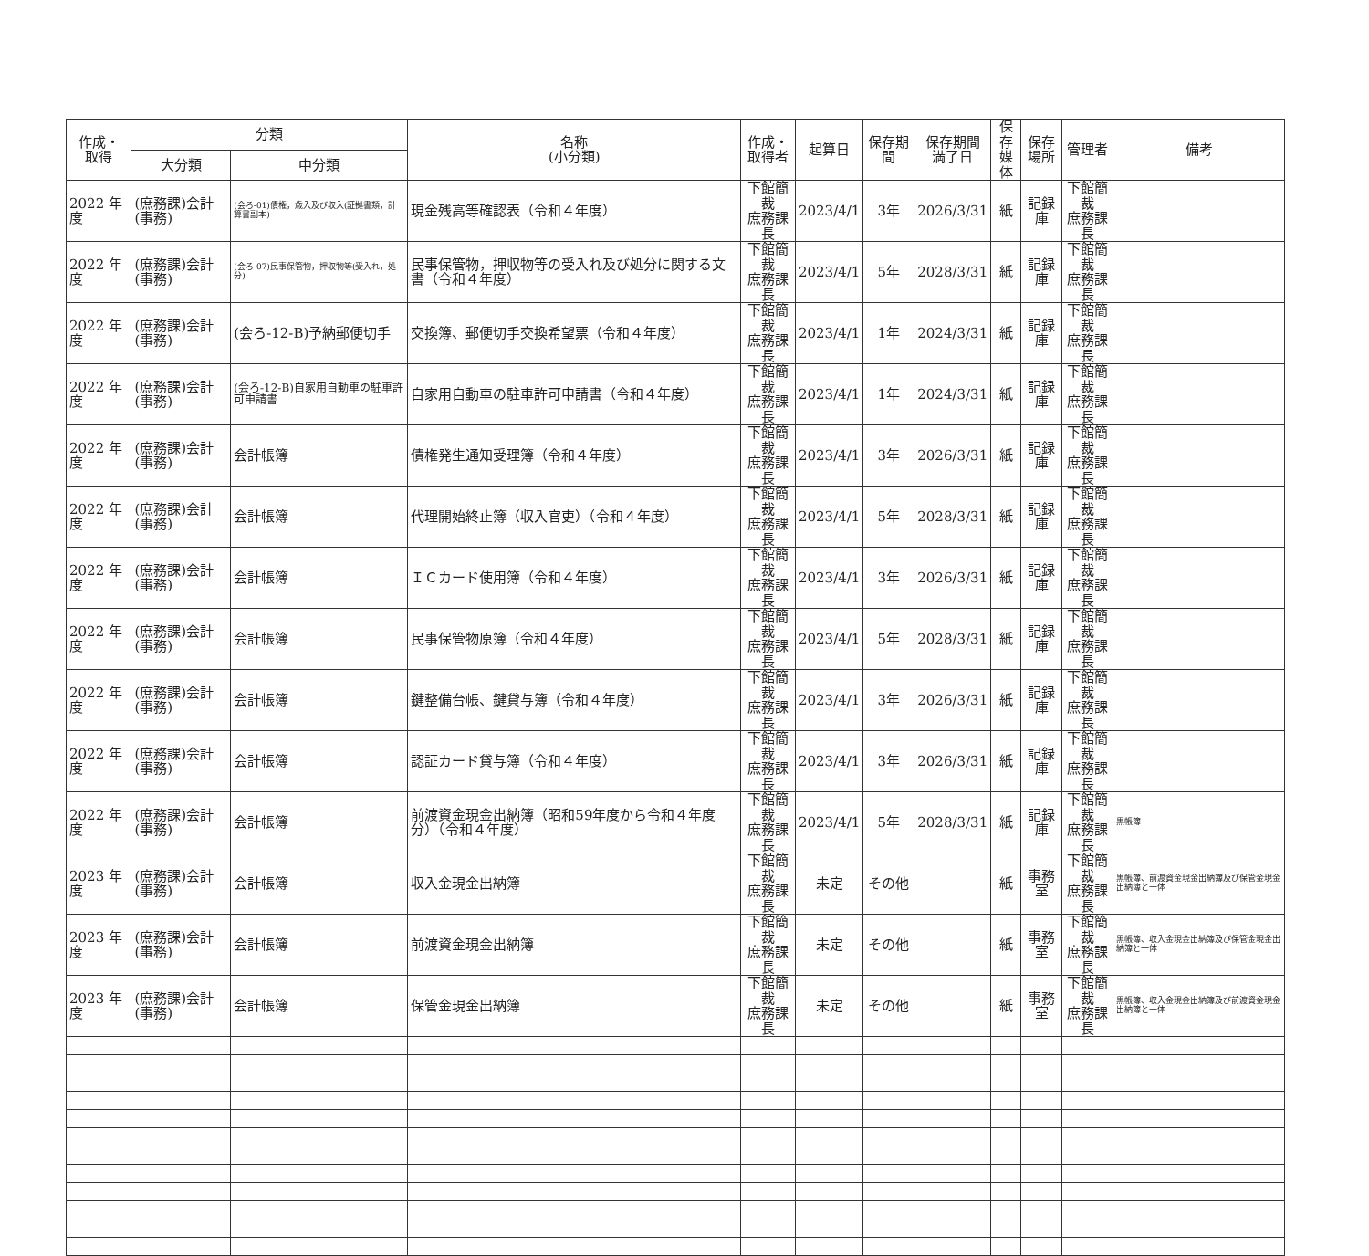| 作成・ 取得 | 分類 | | 名称 (小分類) | 作成・ 取得者 | 起算日 | 保存期間 | 保存期間 満了日 | 保存 媒体 | 保存 場所 | 管理者 | 備考 |
| --- | --- | --- | --- | --- | --- | --- | --- | --- | --- | --- | --- |
| | 大分類 | 中分類 | | | | | | | | | |
| 2022 年度 | (庶務課)会計(事務) | (会ろ-01)債権，歳入及び収入(証拠書類，計算書副本) | 現金残高等確認表（令和４年度） | 下館簡裁 庶務課長 | 2023/4/1 | 3年 | 2026/3/31 | 紙 | 記録庫 | 下館簡裁 庶務課長 | |
| 2022 年度 | (庶務課)会計(事務) | (会ろ-07)民事保管物，押収物等(受入れ，処分) | 民事保管物，押収物等の受入れ及び処分に関する文書（令和４年度） | 下館簡裁 庶務課長 | 2023/4/1 | 5年 | 2028/3/31 | 紙 | 記録庫 | 下館簡裁 庶務課長 | |
| 2022 年度 | (庶務課)会計(事務) | (会ろ-12-B)予納郵便切手 | 交換簿、郵便切手交換希望票（令和４年度） | 下館簡裁 庶務課長 | 2023/4/1 | 1年 | 2024/3/31 | 紙 | 記録庫 | 下館簡裁 庶務課長 | |
| 2022 年度 | (庶務課)会計(事務) | (会ろ-12-B)自家用自動車の駐車許可申請書 | 自家用自動車の駐車許可申請書（令和４年度） | 下館簡裁 庶務課長 | 2023/4/1 | 1年 | 2024/3/31 | 紙 | 記録庫 | 下館簡裁 庶務課長 | |
| 2022 年度 | (庶務課)会計(事務) | 会計帳簿 | 債権発生通知受理簿（令和４年度） | 下館簡裁 庶務課長 | 2023/4/1 | 3年 | 2026/3/31 | 紙 | 記録庫 | 下館簡裁 庶務課長 | |
| 2022 年度 | (庶務課)会計(事務) | 会計帳簿 | 代理開始終止簿（収入官吏）（令和４年度） | 下館簡裁 庶務課長 | 2023/4/1 | 5年 | 2028/3/31 | 紙 | 記録庫 | 下館簡裁 庶務課長 | |
| 2022 年度 | (庶務課)会計(事務) | 会計帳簿 | ＩＣカード使用簿（令和４年度） | 下館簡裁 庶務課長 | 2023/4/1 | 3年 | 2026/3/31 | 紙 | 記録庫 | 下館簡裁 庶務課長 | |
| 2022 年度 | (庶務課)会計(事務) | 会計帳簿 | 民事保管物原簿（令和４年度） | 下館簡裁 庶務課長 | 2023/4/1 | 5年 | 2028/3/31 | 紙 | 記録庫 | 下館簡裁 庶務課長 | |
| 2022 年度 | (庶務課)会計(事務) | 会計帳簿 | 鍵整備台帳、鍵貸与簿（令和４年度） | 下館簡裁 庶務課長 | 2023/4/1 | 3年 | 2026/3/31 | 紙 | 記録庫 | 下館簡裁 庶務課長 | |
| 2022 年度 | (庶務課)会計(事務) | 会計帳簿 | 認証カード貸与簿（令和４年度） | 下館簡裁 庶務課長 | 2023/4/1 | 3年 | 2026/3/31 | 紙 | 記録庫 | 下館簡裁 庶務課長 | |
| 2022 年度 | (庶務課)会計(事務) | 会計帳簿 | 前渡資金現金出納簿（昭和59年度から令和４年度分）（令和４年度） | 下館簡裁 庶務課長 | 2023/4/1 | 5年 | 2028/3/31 | 紙 | 記録庫 | 下館簡裁 庶務課長 | 黒帳簿 |
| 2023 年度 | (庶務課)会計(事務) | 会計帳簿 | 収入金現金出納簿 | 下館簡裁 庶務課長 | 未定 | その他 | | 紙 | 事務室 | 下館簡裁 庶務課長 | 黒帳簿、前渡資金現金出納簿及び保管金現金出納簿と一体 |
| 2023 年度 | (庶務課)会計(事務) | 会計帳簿 | 前渡資金現金出納簿 | 下館簡裁 庶務課長 | 未定 | その他 | | 紙 | 事務室 | 下館簡裁 庶務課長 | 黒帳簿、収入金現金出納簿及び保管金現金出納簿と一体 |
| 2023 年度 | (庶務課)会計(事務) | 会計帳簿 | 保管金現金出納簿 | 下館簡裁 庶務課長 | 未定 | その他 | | 紙 | 事務室 | 下館簡裁 庶務課長 | 黒帳簿、収入金現金出納簿及び前渡資金現金出納簿と一体 |